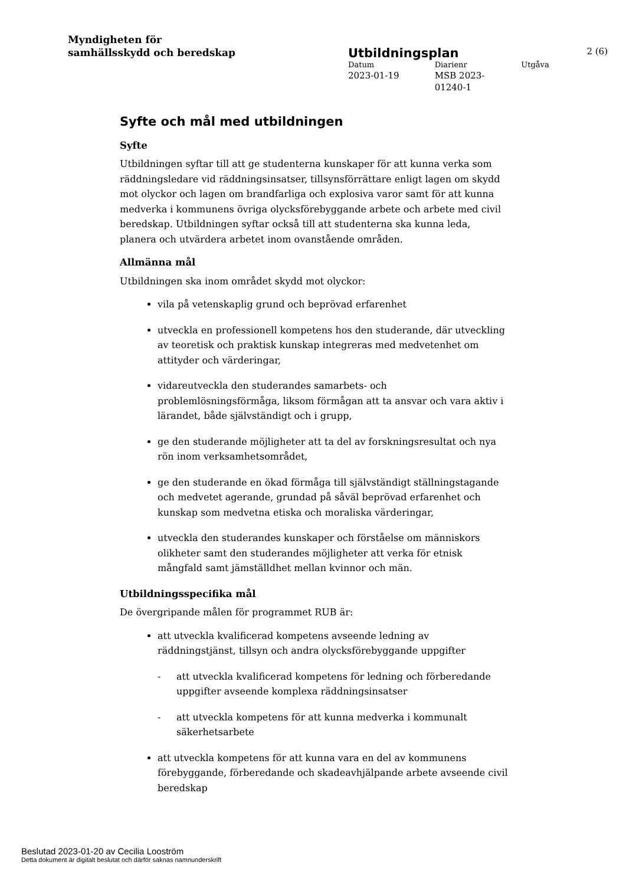Myndigheten för
samhällsskydd och beredskap
Utbildningsplan 2 (6)
Datum Diarienr Utgåva
2023-01-19 MSB 2023-
01240-1
Syfte och mål med utbildningen
Syfte
Utbildningen syftar till att ge studenterna kunskaper för att kunna verka som räddningsledare vid räddningsinsatser, tillsynsförrättare enligt lagen om skydd mot olyckor och lagen om brandfarliga och explosiva varor samt för att kunna medverka i kommunens övriga olycksförebyggande arbete och arbete med civil beredskap. Utbildningen syftar också till att studenterna ska kunna leda, planera och utvärdera arbetet inom ovanstående områden.
Allmänna mål
Utbildningen ska inom området skydd mot olyckor:
vila på vetenskaplig grund och beprövad erfarenhet
utveckla en professionell kompetens hos den studerande, där utveckling av teoretisk och praktisk kunskap integreras med medvetenhet om attityder och värderingar,
vidareutveckla den studerandes samarbets- och problemlösningsförmåga, liksom förmågan att ta ansvar och vara aktiv i lärandet, både självständigt och i grupp,
ge den studerande möjligheter att ta del av forskningsresultat och nya rön inom verksamhetsområdet,
ge den studerande en ökad förmåga till självständigt ställningstagande och medvetet agerande, grundad på såväl beprövad erfarenhet och kunskap som medvetna etiska och moraliska värderingar,
utveckla den studerandes kunskaper och förståelse om människors olikheter samt den studerandes möjligheter att verka för etnisk mångfald samt jämställdhet mellan kvinnor och män.
Utbildningsspecifika mål
De övergripande målen för programmet RUB är:
att utveckla kvalificerad kompetens avseende ledning av räddningstjänst, tillsyn och andra olycksförebyggande uppgifter
- att utveckla kvalificerad kompetens för ledning och förberedande uppgifter avseende komplexa räddningsinsatser
- att utveckla kompetens för att kunna medverka i kommunalt säkerhetsarbete
att utveckla kompetens för att kunna vara en del av kommunens förebyggande, förberedande och skadeavhjälpande arbete avseende civil beredskap
Beslutad 2023-01-20 av Cecilia Looström
Detta dokument är digitalt beslutat och därför saknas namnunderskrift